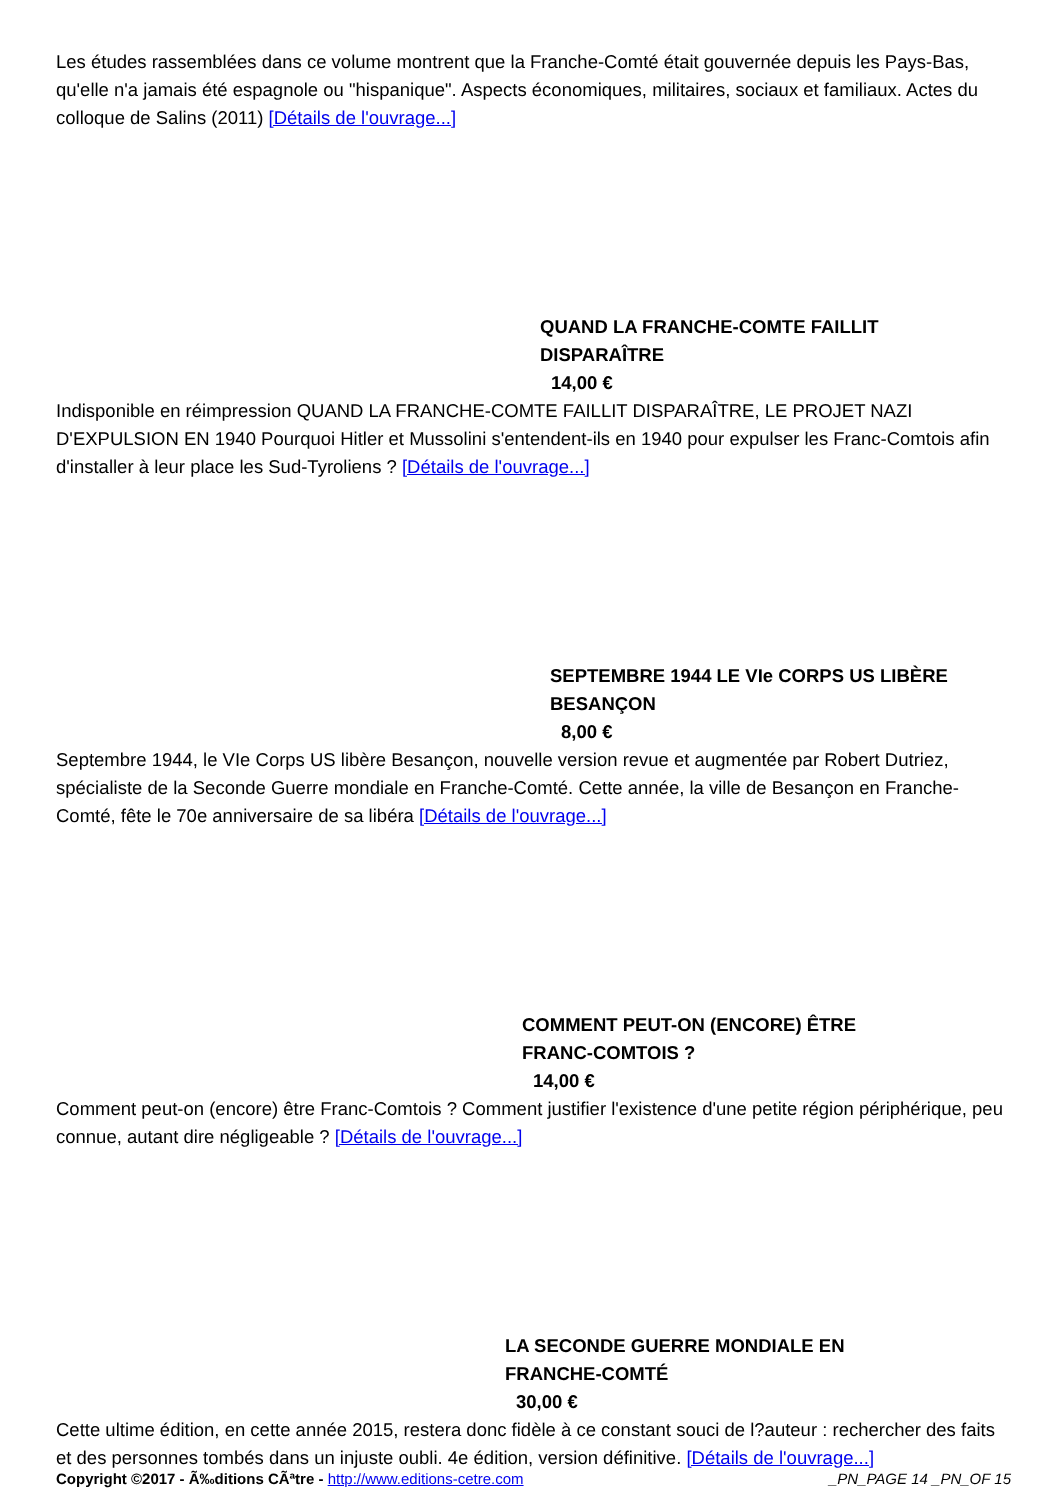Les études rassemblées dans ce volume montrent que la Franche-Comté était gouvernée depuis les Pays-Bas, qu'elle n'a jamais été espagnole ou "hispanique". Aspects économiques, militaires, sociaux et familiaux. Actes du colloque de Salins (2011) [Détails de l'ouvrage...]
QUAND LA FRANCHE-COMTE FAILLIT
DISPARAÎTRE
14,00 €
Indisponible en réimpression QUAND LA FRANCHE-COMTE FAILLIT DISPARAÎTRE, LE PROJET NAZI D'EXPULSION EN 1940 Pourquoi Hitler et Mussolini s'entendent-ils en 1940 pour expulser les Franc-Comtois afin d'installer à leur place les Sud-Tyroliens ? [Détails de l'ouvrage...]
SEPTEMBRE 1944 LE VIe CORPS US LIBÈRE
BESANÇON
8,00 €
Septembre 1944, le VIe Corps US libère Besançon, nouvelle version revue et augmentée par Robert Dutriez, spécialiste de la Seconde Guerre mondiale en Franche-Comté. Cette année, la ville de Besançon en Franche-Comté, fête le 70e anniversaire de sa libéra [Détails de l'ouvrage...]
COMMENT PEUT-ON (ENCORE) ÊTRE
FRANC-COMTOIS ?
14,00 €
Comment peut-on (encore) être Franc-Comtois ? Comment justifier l'existence d'une petite région périphérique, peu connue, autant dire négligeable ? [Détails de l'ouvrage...]
LA SECONDE GUERRE MONDIALE EN
FRANCHE-COMTÉ
30,00 €
Cette ultime édition, en cette année 2015, restera donc fidèle à ce constant souci de l?auteur : rechercher des faits et des personnes tombés dans un injuste oubli. 4e édition, version définitive. [Détails de l'ouvrage...]
Copyright ©2017 - Ã‰ditions CÃªtre - http://www.editions-cetre.com _PN_PAGE 14 _PN_OF 15